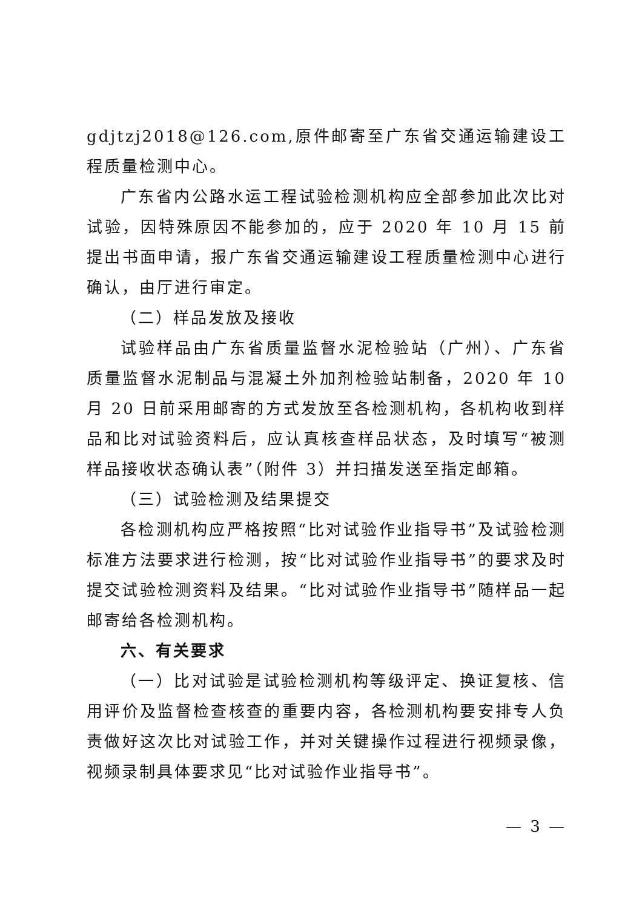gdjtzj2018@126.com,原件邮寄至广东省交通运输建设工程质量检测中心。
广东省内公路水运工程试验检测机构应全部参加此次比对试验，因特殊原因不能参加的，应于 2020 年 10 月 15 前提出书面申请，报广东省交通运输建设工程质量检测中心进行确认，由厅进行审定。
（二）样品发放及接收
试验样品由广东省质量监督水泥检验站（广州）、广东省质量监督水泥制品与混凝土外加剂检验站制备，2020 年 10 月 20 日前采用邮寄的方式发放至各检测机构，各机构收到样品和比对试验资料后，应认真核查样品状态，及时填写“被测样品接收状态确认表”（附件 3）并扫描发送至指定邮箱。
（三）试验检测及结果提交
各检测机构应严格按照“比对试验作业指导书”及试验检测标准方法要求进行检测，按“比对试验作业指导书”的要求及时提交试验检测资料及结果。“比对试验作业指导书”随样品一起邮寄给各检测机构。
六、有关要求
（一）比对试验是试验检测机构等级评定、换证复核、信用评价及监督检查核查的重要内容，各检测机构要安排专人负责做好这次比对试验工作，并对关键操作过程进行视频录像，视频录制具体要求见“比对试验作业指导书”。
— 3 —